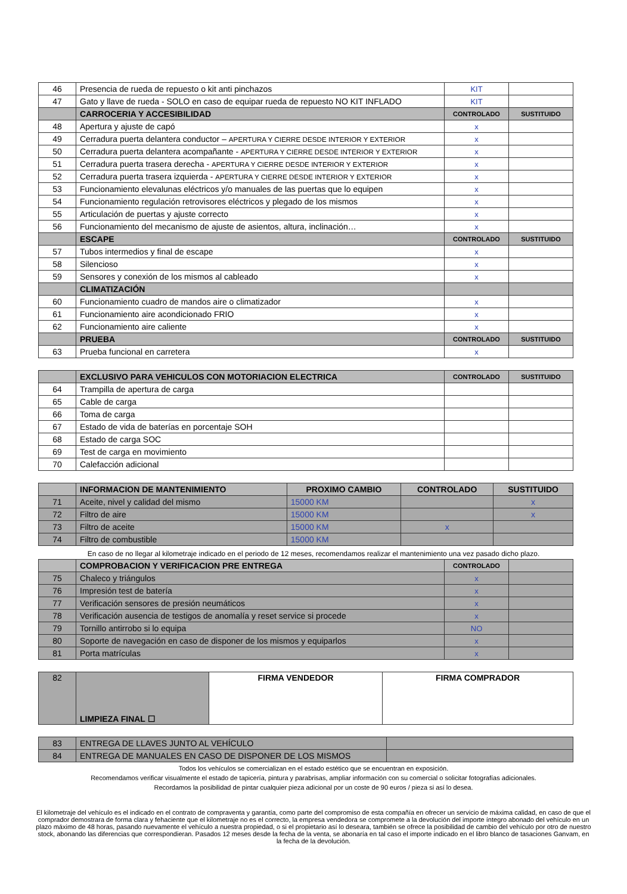| 46 | Presencia de rueda de repuesto o kit anti pinchazos | KIT | |
| 47 | Gato y llave de rueda - SOLO en caso de equipar rueda de repuesto NO KIT INFLADO | KIT | |
| | CARROCERIA Y ACCESIBILIDAD | CONTROLADO | SUSTITUIDO |
| 48 | Apertura y ajuste de capó | x | |
| 49 | Cerradura puerta delantera conductor – APERTURA Y CIERRE DESDE INTERIOR Y EXTERIOR | x | |
| 50 | Cerradura puerta delantera acompañante - APERTURA Y CIERRE DESDE INTERIOR Y EXTERIOR | x | |
| 51 | Cerradura puerta trasera derecha - APERTURA Y CIERRE DESDE INTERIOR Y EXTERIOR | x | |
| 52 | Cerradura puerta trasera izquierda - APERTURA Y CIERRE DESDE INTERIOR Y EXTERIOR | x | |
| 53 | Funcionamiento elevalunas eléctricos y/o manuales de las puertas que lo equipen | x | |
| 54 | Funcionamiento regulación retrovisores eléctricos y plegado de los mismos | x | |
| 55 | Articulación de puertas y ajuste correcto | x | |
| 56 | Funcionamiento del mecanismo de ajuste de asientos, altura, inclinación… | x | |
| | ESCAPE | CONTROLADO | SUSTITUIDO |
| 57 | Tubos intermedios y final de escape | x | |
| 58 | Silencioso | x | |
| 59 | Sensores y conexión de los mismos al cableado | x | |
| | CLIMATIZACIÓN | | |
| 60 | Funcionamiento cuadro de mandos aire o climatizador | x | |
| 61 | Funcionamiento aire acondicionado FRIO | x | |
| 62 | Funcionamiento aire caliente | x | |
| | PRUEBA | CONTROLADO | SUSTITUIDO |
| 63 | Prueba funcional en carretera | x | |
| | EXCLUSIVO PARA VEHICULOS CON MOTORIACION ELECTRICA | CONTROLADO | SUSTITUIDO |
| 64 | Trampilla de apertura de carga | | |
| 65 | Cable de carga | | |
| 66 | Toma de carga | | |
| 67 | Estado de vida de baterías en porcentaje SOH | | |
| 68 | Estado de carga SOC | | |
| 69 | Test de carga en movimiento | | |
| 70 | Calefacción adicional | | |
| | INFORMACION DE MANTENIMIENTO | PROXIMO CAMBIO | CONTROLADO | SUSTITUIDO |
| 71 | Aceite, nivel y calidad del mismo | 15000 KM | | x |
| 72 | Filtro de aire | 15000 KM | | x |
| 73 | Filtro de aceite | 15000 KM | x | |
| 74 | Filtro de combustible | 15000 KM | | |
En caso de no llegar al kilometraje indicado en el periodo de 12 meses, recomendamos realizar el mantenimiento una vez pasado dicho plazo.
| | COMPROBACION Y VERIFICACION PRE ENTREGA | CONTROLADO | |
| 75 | Chaleco y triángulos | x | |
| 76 | Impresión test de batería | x | |
| 77 | Verificación sensores de presión neumáticos | x | |
| 78 | Verificación ausencia de testigos de anomalía y reset service si procede | x | |
| 79 | Tornillo antirrobo si lo equipa | NO | |
| 80 | Soporte de navegación en caso de disponer de los mismos y equiparlos | x | |
| 81 | Porta matrículas | x | |
| 82 | LIMPIEZA FINAL ☐ | FIRMA VENDEDOR | FIRMA COMPRADOR |
| 83 | ENTREGA DE LLAVES JUNTO AL VEHÍCULO | |
| 84 | ENTREGA DE MANUALES EN CASO DE DISPONER DE LOS MISMOS | |
Todos los vehículos se comercializan en el estado estético que se encuentran en exposición.
Recomendamos verificar visualmente el estado de tapicería, pintura y parabrisas, ampliar información con su comercial o solicitar fotografías adicionales.
Recordamos la posibilidad de pintar cualquier pieza adicional por un coste de 90 euros / pieza si así lo desea.
El kilometraje del vehículo es el indicado en el contrato de compraventa y garantía, como parte del compromiso de esta compañía en ofrecer un servicio de máxima calidad, en caso de que el comprador demostrara de forma clara y fehaciente que el kilometraje no es el correcto, la empresa vendedora se compromete a la devolución del importe íntegro abonado del vehículo en un plazo máximo de 48 horas, pasando nuevamente el vehículo a nuestra propiedad, o si el propietario así lo deseara, también se ofrece la posibilidad de cambio del vehículo por otro de nuestro stock, abonando las diferencias que correspondieran. Pasados 12 meses desde la fecha de la venta, se abonaría en tal caso el importe indicado en el libro blanco de tasaciones Ganvam, en la fecha de la devolución.